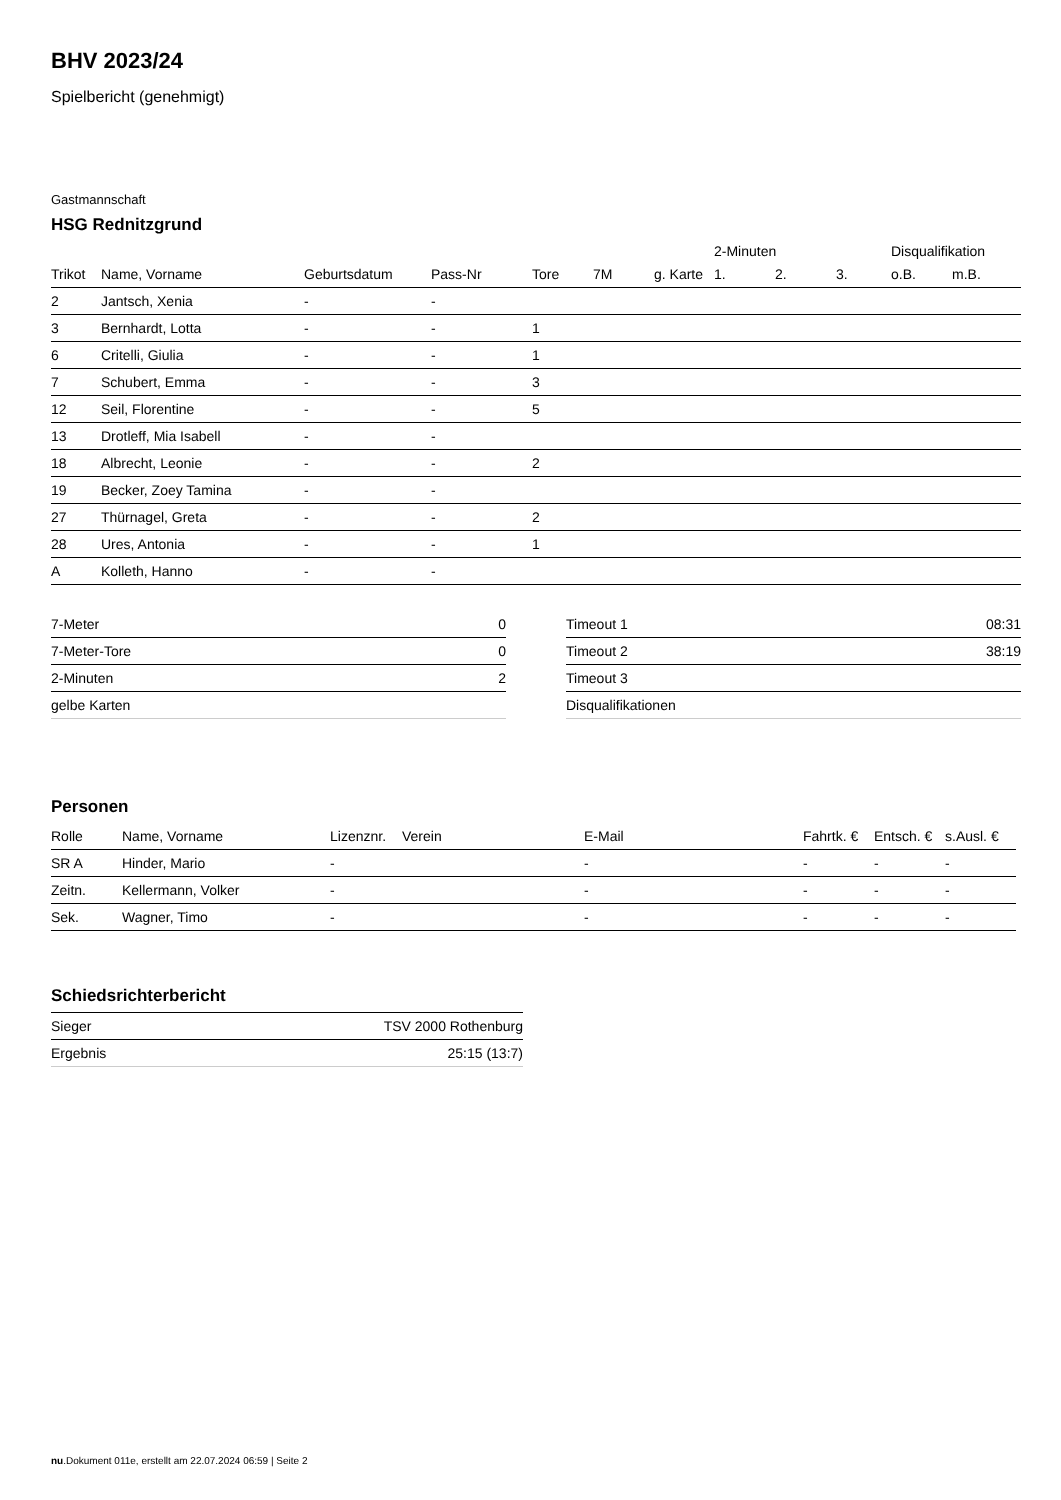BHV 2023/24
Spielbericht (genehmigt)
Gastmannschaft
HSG Rednitzgrund
| | | | | | | | 2-Minuten | | | Disqualifikation | |
| --- | --- | --- | --- | --- | --- | --- | --- | --- | --- | --- | --- |
| Trikot | Name, Vorname | Geburtsdatum | Pass-Nr | Tore | 7M | g. Karte | 1. | 2. | 3. | o.B. | m.B. |
| 2 | Jantsch, Xenia | - | - | | | | | | | | |
| 3 | Bernhardt, Lotta | - | - | 1 | | | | | | | |
| 6 | Critelli, Giulia | - | - | 1 | | | | | | | |
| 7 | Schubert, Emma | - | - | 3 | | | | | | | |
| 12 | Seil, Florentine | - | - | 5 | | | | | | | |
| 13 | Drotleff, Mia Isabell | - | - | | | | | | | | |
| 18 | Albrecht, Leonie | - | - | 2 | | | | | | | |
| 19 | Becker, Zoey Tamina | - | - | | | | | | | | |
| 27 | Thürnagel, Greta | - | - | 2 | | | | | | | |
| 28 | Ures, Antonia | - | - | 1 | | | | | | | |
| A | Kolleth, Hanno | - | - | | | | | | | | |
| 7-Meter | 0 |
| 7-Meter-Tore | 0 |
| 2-Minuten | 2 |
| gelbe Karten | |
| Timeout 1 | 08:31 |
| Timeout 2 | 38:19 |
| Timeout 3 | |
| Disqualifikationen | |
Personen
| Rolle | Name, Vorname | Lizenznr. | Verein | E-Mail | Fahrtk. € | Entsch. € | s.Ausl. € |
| --- | --- | --- | --- | --- | --- | --- | --- |
| SR A | Hinder, Mario | - | | - | - | - | - |
| Zeitn. | Kellermann, Volker | - | | - | - | - | - |
| Sek. | Wagner, Timo | - | | - | - | - | - |
Schiedsrichterbericht
| Sieger | TSV 2000 Rothenburg |
| Ergebnis | 25:15 (13:7) |
nu.Dokument 011e, erstellt am 22.07.2024 06:59 | Seite 2